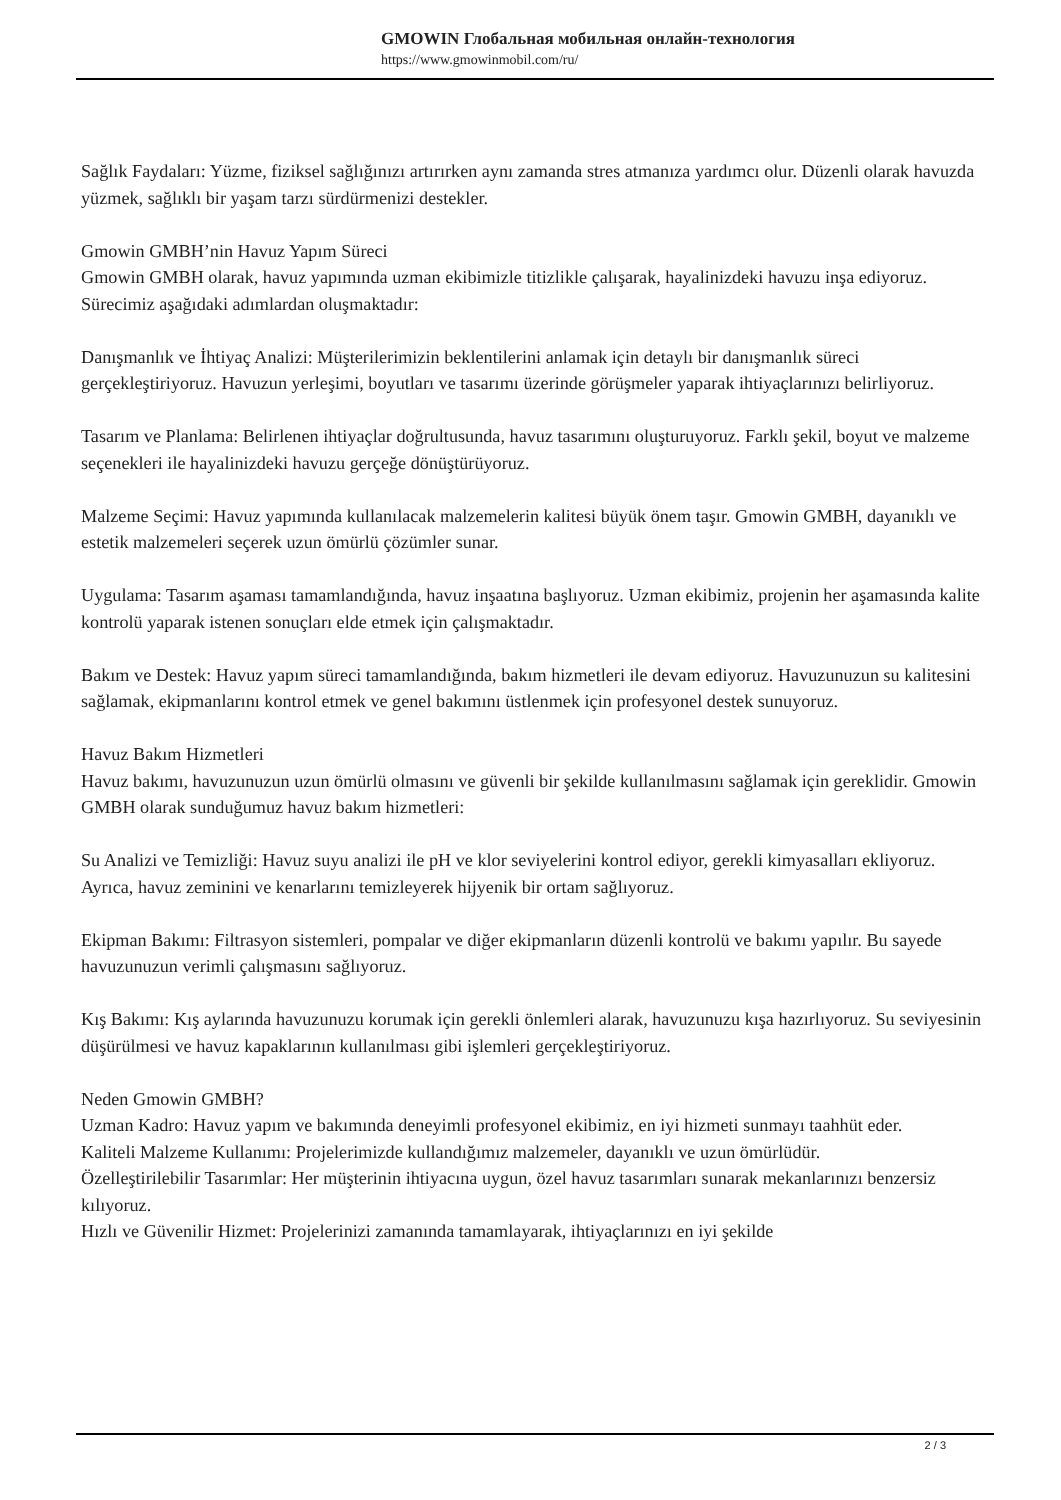GMOWIN Глобальная мобильная онлайн-технология
https://www.gmowinmobil.com/ru/
Sağlık Faydaları: Yüzme, fiziksel sağlığınızı artırırken aynı zamanda stres atmanıza yardımcı olur. Düzenli olarak havuzda yüzmek, sağlıklı bir yaşam tarzı sürdürmenizi destekler.
Gmowin GMBH’nin Havuz Yapım Süreci
Gmowin GMBH olarak, havuz yapımında uzman ekibimizle titizlikle çalışarak, hayalinizdeki havuzu inşa ediyoruz. Sürecimiz aşağıdaki adımlardan oluşmaktadır:
Danışmanlık ve İhtiyaç Analizi: Müşterilerimizin beklentilerini anlamak için detaylı bir danışmanlık süreci gerçekleştiriyoruz. Havuzun yerleşimi, boyutları ve tasarımı üzerinde görüşmeler yaparak ihtiyaçlarınızı belirliyoruz.
Tasarım ve Planlama: Belirlenen ihtiyaçlar doğrultusunda, havuz tasarımını oluşturuyoruz. Farklı şekil, boyut ve malzeme seçenekleri ile hayalinizdeki havuzu gerçeğe dönüştürüyoruz.
Malzeme Seçimi: Havuz yapımında kullanılacak malzemelerin kalitesi büyük önem taşır. Gmowin GMBH, dayanıklı ve estetik malzemeleri seçerek uzun ömürlü çözümler sunar.
Uygulama: Tasarım aşaması tamamlandığında, havuz inşaatına başlıyoruz. Uzman ekibimiz, projenin her aşamasında kalite kontrolü yaparak istenen sonuçları elde etmek için çalışmaktadır.
Bakım ve Destek: Havuz yapım süreci tamamlandığında, bakım hizmetleri ile devam ediyoruz. Havuzunuzun su kalitesini sağlamak, ekipmanlarını kontrol etmek ve genel bakımını üstlenmek için profesyonel destek sunuyoruz.
Havuz Bakım Hizmetleri
Havuz bakımı, havuzunuzun uzun ömürlü olmasını ve güvenli bir şekilde kullanılmasını sağlamak için gereklidir. Gmowin GMBH olarak sunduğumuz havuz bakım hizmetleri:
Su Analizi ve Temizliği: Havuz suyu analizi ile pH ve klor seviyelerini kontrol ediyor, gerekli kimyasalları ekliyoruz. Ayrıca, havuz zeminini ve kenarlarını temizleyerek hijyenik bir ortam sağlıyoruz.
Ekipman Bakımı: Filtrasyon sistemleri, pompalar ve diğer ekipmanların düzenli kontrolü ve bakımı yapılır. Bu sayede havuzunuzun verimli çalışmasını sağlıyoruz.
Kış Bakımı: Kış aylarında havuzunuzu korumak için gerekli önlemleri alarak, havuzunuzu kışa hazırlıyoruz. Su seviyesinin düşürülmesi ve havuz kapaklarının kullanılması gibi işlemleri gerçekleştiriyoruz.
Neden Gmowin GMBH?
Uzman Kadro: Havuz yapım ve bakımında deneyimli profesyonel ekibimiz, en iyi hizmeti sunmayı taahhüt eder.
Kaliteli Malzeme Kullanımı: Projelerimizde kullandığımız malzemeler, dayanıklı ve uzun ömürlüdür.
Özelleştirilebilir Tasarımlar: Her müşterinin ihtiyacına uygun, özel havuz tasarımları sunarak mekanlarınızı benzersiz kılıyoruz.
Hızlı ve Güvenilir Hizmet: Projelerinizi zamanında tamamlayarak, ihtiyaçlarınızı en iyi şekilde
2 / 3